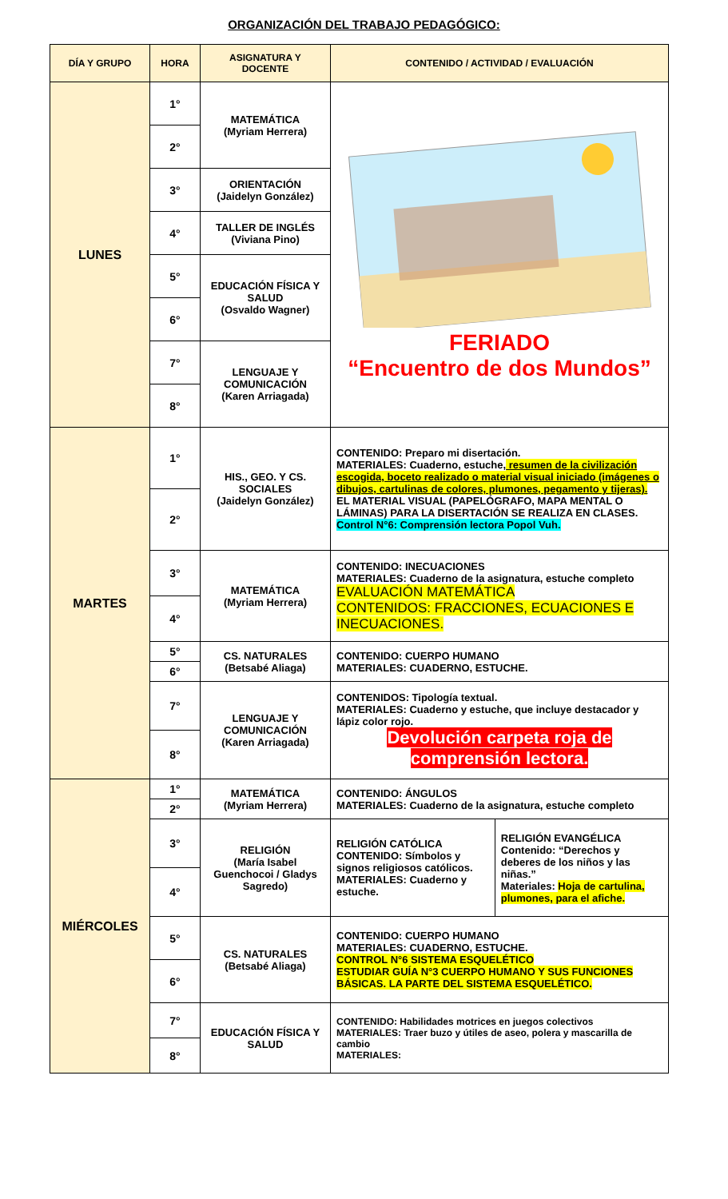ORGANIZACIÓN DEL TRABAJO PEDAGÓGICO:
| DÍA Y GRUPO | HORA | ASIGNATURA Y DOCENTE | CONTENIDO / ACTIVIDAD / EVALUACIÓN | |
| --- | --- | --- | --- | --- |
| LUNES | 1° | MATEMÁTICA (Myriam Herrera) | FERIADO “Encuentro de dos Mundos” | |
| | 2° | | | |
| | 3° | ORIENTACIÓN (Jaidelyn González) | | |
| | 4° | TALLER DE INGLÉS (Viviana Pino) | | |
| | 5° | EDUCACIÓN FÍSICA Y SALUD (Osvaldo Wagner) | | |
| | 6° | | | |
| | 7° | LENGUAJE Y COMUNICACIÓN (Karen Arriagada) | | |
| | 8° | | | |
| MARTES | 1° | HIS., GEO. Y CS. SOCIALES (Jaidelyn González) | CONTENIDO: Preparo mi disertación. MATERIALES: Cuaderno, estuche, resumen de la civilización escogida, boceto realizado o material visual iniciado (imágenes o dibujos, cartulinas de colores, plumones, pegamento y tijeras). EL MATERIAL VISUAL (PAPELÓGRAFO, MAPA MENTAL O LÁMINAS) PARA LA DISERTACIÓN SE REALIZA EN CLASES. Control N°6: Comprensión lectora Popol Vuh. | |
| | 2° | | | |
| | 3° | MATEMÁTICA (Myriam Herrera) | CONTENIDO: INECUACIONES MATERIALES: Cuaderno de la asignatura, estuche completo EVALUACIÓN MATEMÁTICA CONTENIDOS: FRACCIONES, ECUACIONES E INECUACIONES. | |
| | 4° | | | |
| | 5° | CS. NATURALES (Betsabé Aliaga) | CONTENIDO: CUERPO HUMANO MATERIALES: CUADERNO, ESTUCHE. | |
| | 6° | | | |
| | 7° | LENGUAJE Y COMUNICACIÓN (Karen Arriagada) | CONTENIDOS: Tipología textual. MATERIALES: Cuaderno y estuche, que incluye destacador y lápiz color rojo. Devolución carpeta roja de comprensión lectora. | |
| | 8° | | | |
| MIÉRCOLES | 1° | MATEMÁTICA (Myriam Herrera) | CONTENIDO: ÁNGULOS MATERIALES: Cuaderno de la asignatura, estuche completo | |
| | 2° | | | |
| | 3° | RELIGIÓN (María Isabel Guenchocoi / Gladys Sagredo) | RELIGIÓN CATÓLICA CONTENIDO: Símbolos y signos religiosos católicos. MATERIALES: Cuaderno y estuche. | RELIGIÓN EVANGÉLICA Contenido: “Derechos y deberes de los niños y las niñas.” Materiales: Hoja de cartulina, plumones, para el afiche. |
| | 4° | | | |
| | 5° | CS. NATURALES (Betsabé Aliaga) | CONTENIDO: CUERPO HUMANO MATERIALES: CUADERNO, ESTUCHE. CONTROL N°6 SISTEMA ESQUELÉTICO ESTUDIAR GUÍA N°3 CUERPO HUMANO Y SUS FUNCIONES BÁSICAS. LA PARTE DEL SISTEMA ESQUELÉTICO. | |
| | 6° | | | |
| | 7° | EDUCACIÓN FÍSICA Y SALUD | CONTENIDO: Habilidades motrices en juegos colectivos MATERIALES: Traer buzo y útiles de aseo, polera y mascarilla de cambio MATERIALES: | |
| | 8° | | | |